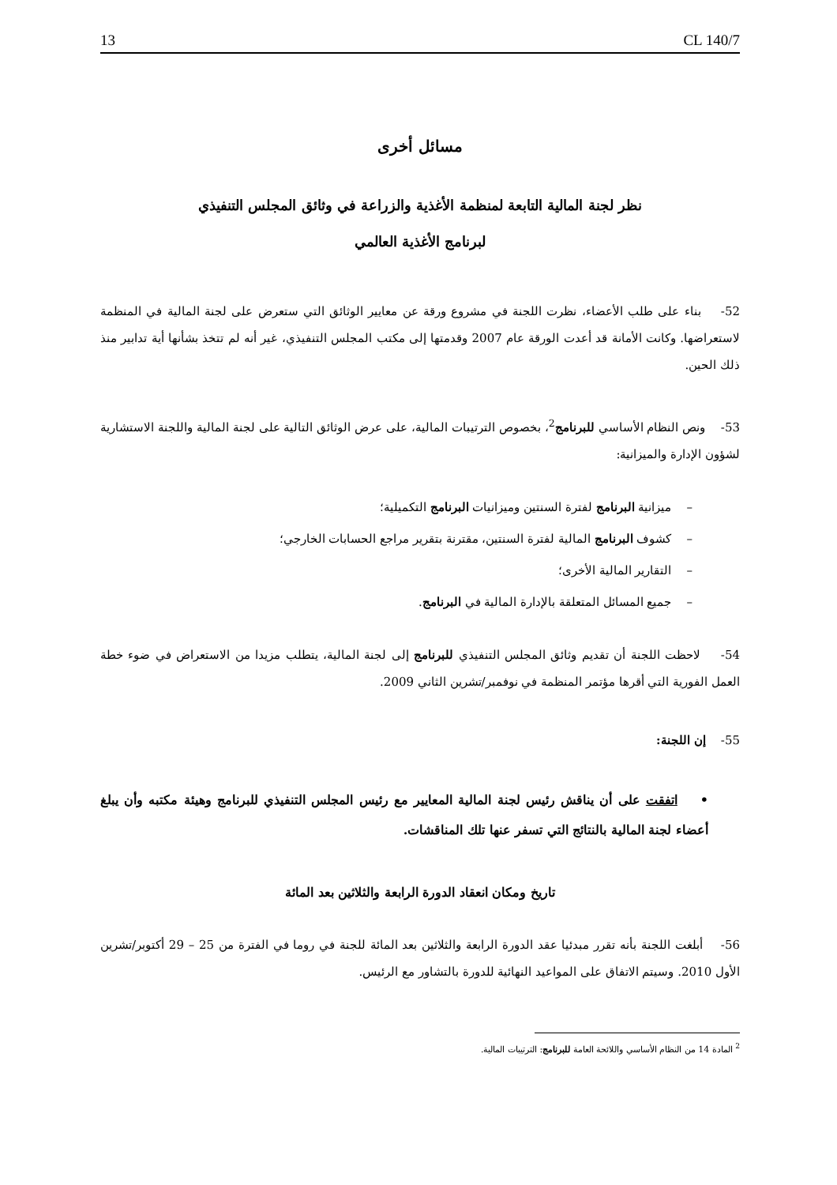13 CL 140/7
مسائل أخرى
نظر لجنة المالية التابعة لمنظمة الأغذية والزراعة في وثائق المجلس التنفيذي
لبرنامج الأغذية العالمي
52- بناء على طلب الأعضاء، نظرت اللجنة في مشروع ورقة عن معايير الوثائق التي ستعرض على لجنة المالية في المنظمة لاستعراضها. وكانت الأمانة قد أعدت الورقة عام 2007 وقدمتها إلى مكتب المجلس التنفيذي، غير أنه لم تتخذ بشأنها أية تدابير منذ ذلك الحين.
53- ونص النظام الأساسي للبرنامج<sup>2</sup>، بخصوص الترتيبات المالية، على عرض الوثائق التالية على لجنة المالية واللجنة الاستشارية لشؤون الإدارة والميزانية:
– ميزانية البرنامج لفترة السنتين وميزانيات البرنامج التكميلية؛
– كشوف البرنامج المالية لفترة السنتين، مقترنة بتقرير مراجع الحسابات الخارجي؛
– التقارير المالية الأخرى؛
– جميع المسائل المتعلقة بالإدارة المالية في البرنامج.
54- لاحظت اللجنة أن تقديم وثائق المجلس التنفيذي للبرنامج إلى لجنة المالية، يتطلب مزيدا من الاستعراض في ضوء خطة العمل الفورية التي أقرها مؤتمر المنظمة في نوفمبر/تشرين الثاني 2009.
55- إن اللجنة:
• اتفقت على أن يناقش رئيس لجنة المالية المعايير مع رئيس المجلس التنفيذي للبرنامج وهيئة مكتبه وأن يبلغ أعضاء لجنة المالية بالنتائج التي تسفر عنها تلك المناقشات.
تاريخ ومكان انعقاد الدورة الرابعة والثلاثين بعد المائة
56- أبلغت اللجنة بأنه تقرر مبدئيا عقد الدورة الرابعة والثلاثين بعد المائة للجنة في روما في الفترة من 25 – 29 أكتوبر/تشرين الأول 2010. وسيتم الاتفاق على المواعيد النهائية للدورة بالتشاور مع الرئيس.
<sup>2</sup> المادة 14 من النظام الأساسي واللائحة العامة للبرنامج: الترتيبات المالية.